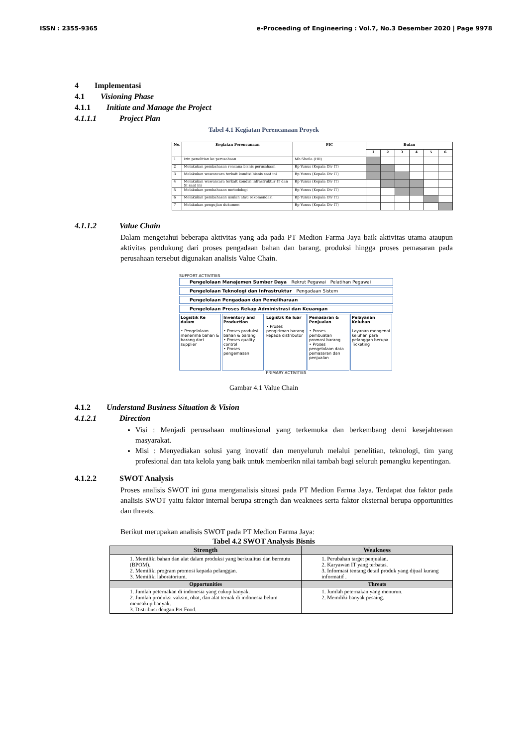ISSN : 2355-9365 e-Proceeding of Engineering : Vol.7, No.3 Desember 2020 | Page 9978
4 Implementasi
4.1 Visioning Phase
4.1.1 Initiate and Manage the Project
4.1.1.1 Project Plan
Tabel 4.1 Kegiatan Perencanaan Proyek
| No. | Kegiatan Perencanaan | PIC | Bulan | | | | | |
| --- | --- | --- | --- | --- | --- | --- | --- | --- |
| | | | 1 | 2 | 3 | 4 | 5 | 6 |
| 1 | Izin penelitian ke perusahaan | Mb Sheila (HR) | | | | | | |
| 2 | Melakukan pembahasan rencana bisnis perusahaan | Bp Yunus (Kepala Div IT) | | | | | | |
| 3 | Melakukan wawancara terkait kondisi bisnis saat ini | Bp Yunus (Kepala Div IT) | | | | | | |
| 4 | Melakukan wawancara terkait kondisi infrastruktur IT dan SI saat ini | Bp Yunus (Kepala Div IT) | | | | | | |
| 5 | Melakukan pembahasan metodologi | Bp Yunus (Kepala Div IT) | | | | | | |
| 6 | Melakukan pembahasan usulan atau rekomendasi | Bp Yunus (Kepala Div IT) | | | | | | |
| 7 | Melakukan pengujian dokumen | Bp Yunus (Kepala Div IT) | | | | | | |
4.1.1.2 Value Chain
Dalam mengetahui beberapa aktivitas yang ada pada PT Medion Farma Jaya baik aktivitas utama ataupun aktivitas pendukung dari proses pengadaan bahan dan barang, produksi hingga proses pemasaran pada perusahaan tersebut digunakan analisis Value Chain.
SUPPORT ACTIVITIES
Pengelolaan Manajemen Sumber Daya Rekrut Pegawai Pelatihan Pegawai
Pengelolaan Teknologi dan Infrastruktur Pengadaan Sistem
Pengelolaan Pengadaan dan Pemeliharaan
Pengelolaan Proses Rekap Administrasi dan Keuangan
Logistik Ke dalam
• Pengelolaan menerima bahan & barang dari supplier
Inventory and Production
• Proses produksi bahan & barang
• Proses quality control
• Proses pengemasan
Logistik Ke luar
• Proses pengiriman barang kepada distributor
Pemasaran & Penjualan
• Proses pembuatan promosi barang
• Proses pengelolaan data pemasaran dan penjualan
Pelayanan Keluhan
Layanan mengenai keluhan para pelanggan berupa Ticketing
PRIMARY ACTIVITIES
Gambar 4.1 Value Chain
4.1.2 Understand Business Situation & Vision
4.1.2.1 Direction
Visi : Menjadi perusahaan multinasional yang terkemuka dan berkembang demi kesejahteraan masyarakat.
Misi : Menyediakan solusi yang inovatif dan menyeluruh melalui penelitian, teknologi, tim yang profesional dan tata kelola yang baik untuk memberikn nilai tambah bagi seluruh pemangku kepentingan.
4.1.2.2 SWOT Analysis
Proses analisis SWOT ini guna menganalisis situasi pada PT Medion Farma Jaya. Terdapat dua faktor pada analisis SWOT yaitu faktor internal berupa strength dan weaknees serta faktor eksternal berupa opportunities dan threats.
Berikut merupakan analisis SWOT pada PT Medion Farma Jaya:
Tabel 4.2 SWOT Analysis Bisnis
| Strength | Weakness |
| --- | --- |
| 1. Memiliki bahan dan alat dalam produksi yang berkualitas dan bermutu (BPOM). 2. Memiliki program promosi kepada pelanggan. 3. Memiliki laboratorium. | 1. Perubahan target penjualan. 2. Karyawan IT yang terbatas. 3. Informasi tentang detail produk yang dijual kurang informatif . |
| Opportunities | Threats |
| 1. Jumlah peternakan di indonesia yang cukup banyak. 2. Jumlah produksi vaksin, obat, dan alat ternak di indonesia belum mencakup banyak. 3. Distribusi dengan Pet Food. | 1. Jumlah peternakan yang menurun. 2. Memiliki banyak pesaing. |